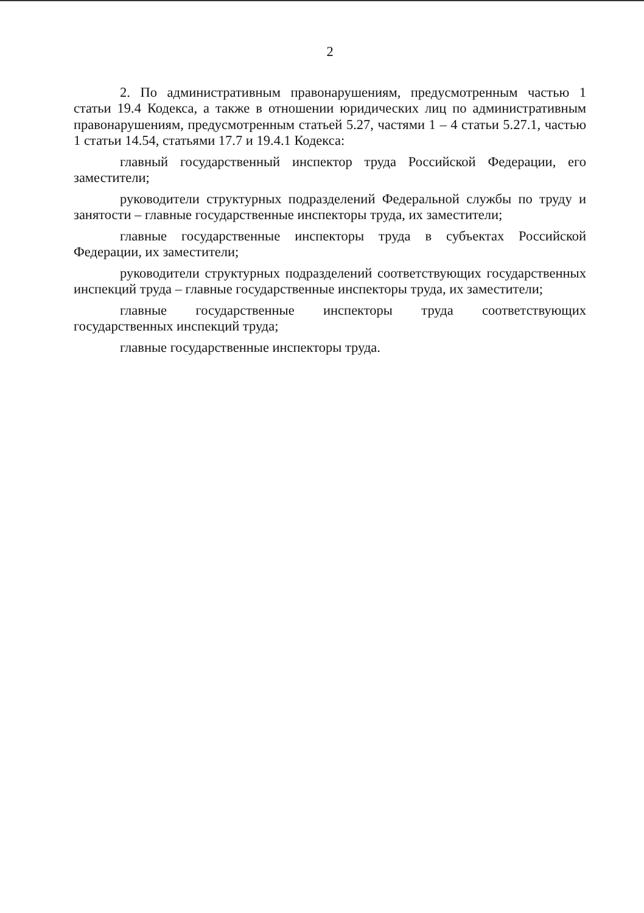2
2. По административным правонарушениям, предусмотренным частью 1 статьи 19.4 Кодекса, а также в отношении юридических лиц по административным правонарушениям, предусмотренным статьей 5.27, частями 1 – 4 статьи 5.27.1, частью 1 статьи 14.54, статьями 17.7 и 19.4.1 Кодекса:
главный государственный инспектор труда Российской Федерации, его заместители;
руководители структурных подразделений Федеральной службы по труду и занятости – главные государственные инспекторы труда, их заместители;
главные государственные инспекторы труда в субъектах Российской Федерации, их заместители;
руководители структурных подразделений соответствующих государственных инспекций труда – главные государственные инспекторы труда, их заместители;
главные государственные инспекторы труда соответствующих государственных инспекций труда;
главные государственные инспекторы труда.